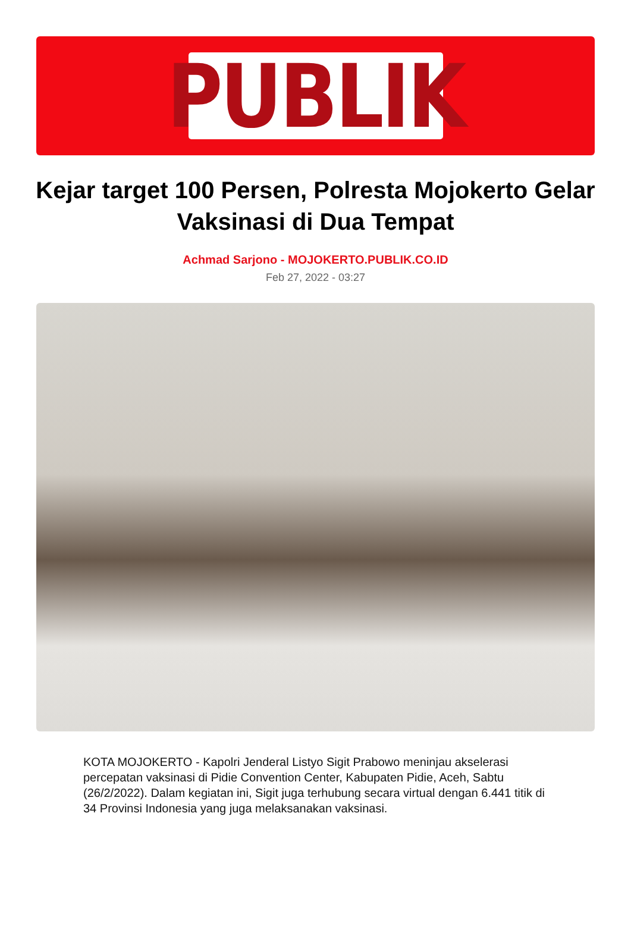PUBLIK
Kejar target 100 Persen, Polresta Mojokerto Gelar Vaksinasi di Dua Tempat
Achmad Sarjono - MOJOKERTO.PUBLIK.CO.ID
Feb 27, 2022 - 03:27
KOTA MOJOKERTO - Kapolri Jenderal Listyo Sigit Prabowo meninjau akselerasi percepatan vaksinasi di Pidie Convention Center, Kabupaten Pidie, Aceh, Sabtu (26/2/2022). Dalam kegiatan ini, Sigit juga terhubung secara virtual dengan 6.441 titik di 34 Provinsi Indonesia yang juga melaksanakan vaksinasi.